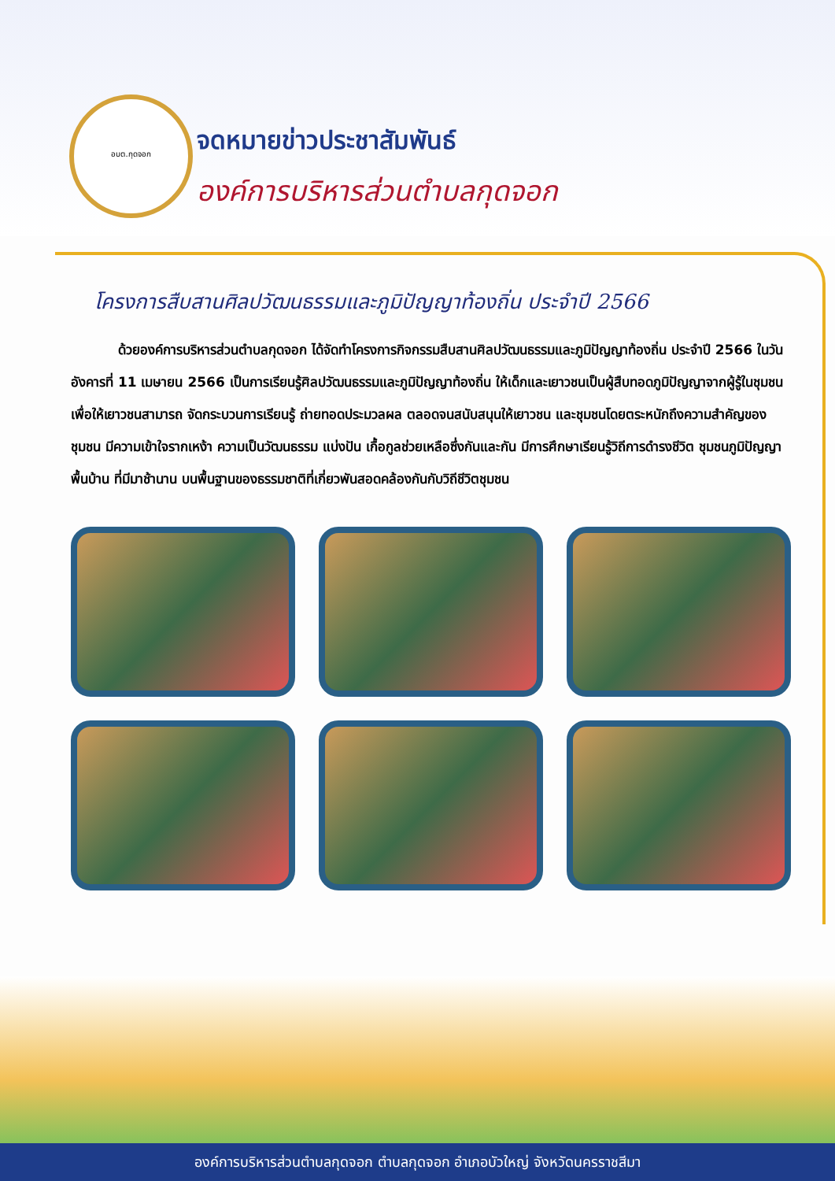อบต.กุดจอก
จดหมายข่าวประชาสัมพันธ์
องค์การบริหารส่วนตำบลกุดจอก
โครงการสืบสานศิลปวัฒนธรรมและภูมิปัญญาท้องถิ่น ประจำปี 2566
ด้วยองค์การบริหารส่วนตำบลกุดจอก ได้จัดทำโครงการกิจกรรมสืบสานศิลปวัฒนธรรมและภูมิปัญญาท้องถิ่น ประจำปี 2566 ในวันอังคารที่ 11 เมษายน 2566 เป็นการเรียนรู้ศิลปวัฒนธรรมและภูมิปัญญาท้องถิ่น ให้เด็กและเยาวชนเป็นผู้สืบทอดภูมิปัญญาจากผู้รู้ในชุมชน เพื่อให้เยาวชนสามารถ จัดกระบวนการเรียนรู้ ถ่ายทอดประมวลผล ตลอดจนสนับสนุนให้เยาวชน และชุมชนโดยตระหนักถึงความสำคัญของชุมชน มีความเข้าใจรากเหง้า ความเป็นวัฒนธรรม แบ่งปัน เกื้อกูลช่วยเหลือซึ่งกันและกัน มีการศึกษาเรียนรู้วิถีการดำรงชีวิต ชุมชนภูมิปัญญาพื้นบ้าน ที่มีมาช้านาน บนพื้นฐานของธรรมชาติที่เกี่ยวพันสอดคล้องกันกับวิถีชีวิตชุมชน
องค์การบริหารส่วนตำบลกุดจอก ตำบลกุดจอก อำเภอบัวใหญ่ จังหวัดนครราชสีมา